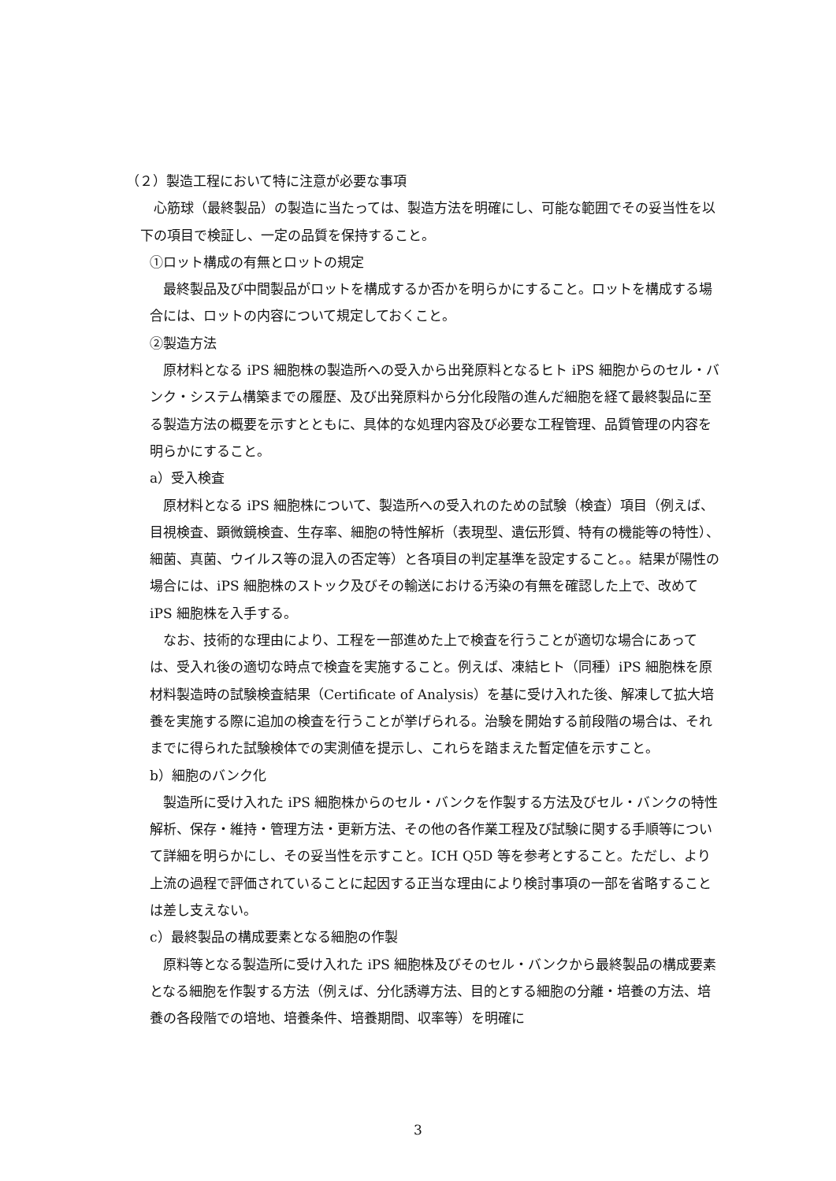（２）製造工程において特に注意が必要な事項
　心筋球（最終製品）の製造に当たっては、製造方法を明確にし、可能な範囲でその妥当性を以下の項目で検証し、一定の品質を保持すること。
①ロット構成の有無とロットの規定
　最終製品及び中間製品がロットを構成するか否かを明らかにすること。ロットを構成する場合には、ロットの内容について規定しておくこと。
②製造方法
　原材料となる iPS 細胞株の製造所への受入から出発原料となるヒト iPS 細胞からのセル・バンク・システム構築までの履歴、及び出発原料から分化段階の進んだ細胞を経て最終製品に至る製造方法の概要を示すとともに、具体的な処理内容及び必要な工程管理、品質管理の内容を明らかにすること。
a）受入検査
　原材料となる iPS 細胞株について、製造所への受入れのための試験（検査）項目（例えば、目視検査、顕微鏡検査、生存率、細胞の特性解析（表現型、遺伝形質、特有の機能等の特性）、細菌、真菌、ウイルス等の混入の否定等）と各項目の判定基準を設定すること。。結果が陽性の場合には、iPS 細胞株のストック及びその輸送における汚染の有無を確認した上で、改めて iPS 細胞株を入手する。
　なお、技術的な理由により、工程を一部進めた上で検査を行うことが適切な場合にあっては、受入れ後の適切な時点で検査を実施すること。例えば、凍結ヒト（同種）iPS 細胞株を原材料製造時の試験検査結果（Certificate of Analysis）を基に受け入れた後、解凍して拡大培養を実施する際に追加の検査を行うことが挙げられる。治験を開始する前段階の場合は、それまでに得られた試験検体での実測値を提示し、これらを踏まえた暫定値を示すこと。
b）細胞のバンク化
　製造所に受け入れた iPS 細胞株からのセル・バンクを作製する方法及びセル・バンクの特性解析、保存・維持・管理方法・更新方法、その他の各作業工程及び試験に関する手順等について詳細を明らかにし、その妥当性を示すこと。ICH Q5D 等を参考とすること。ただし、より上流の過程で評価されていることに起因する正当な理由により検討事項の一部を省略することは差し支えない。
c）最終製品の構成要素となる細胞の作製
　原料等となる製造所に受け入れた iPS 細胞株及びそのセル・バンクから最終製品の構成要素となる細胞を作製する方法（例えば、分化誘導方法、目的とする細胞の分離・培養の方法、培養の各段階での培地、培養条件、培養期間、収率等）を明確に
3